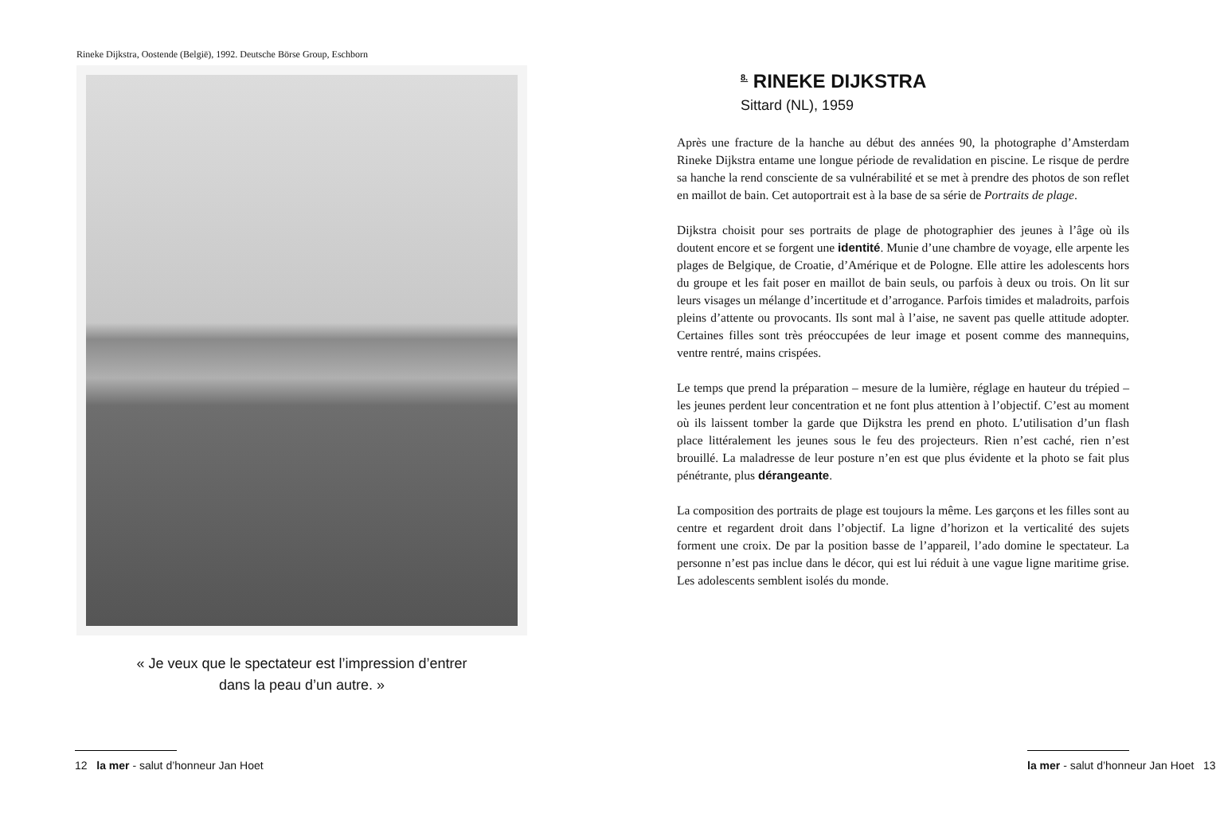Rineke Dijkstra, Oostende (België), 1992. Deutsche Börse Group, Eschborn
« Je veux que le spectateur est l’impression d’entrer
dans la peau d’un autre. »
12 la mer - salut d’honneur Jan Hoet
<sup>8.</sup> RINEKE DIJKSTRA
Sittard (NL), 1959
Après une fracture de la hanche au début des années 90, la photographe d’Amsterdam Rineke Dijkstra entame une longue période de revalidation en piscine. Le risque de perdre sa hanche la rend consciente de sa vulnérabilité et se met à prendre des photos de son reflet en maillot de bain. Cet autoportrait est à la base de sa série de Portraits de plage.
Dijkstra choisit pour ses portraits de plage de photographier des jeunes à l’âge où ils doutent encore et se forgent une identité. Munie d’une chambre de voyage, elle arpente les plages de Belgique, de Croatie, d’Amérique et de Pologne. Elle attire les adolescents hors du groupe et les fait poser en maillot de bain seuls, ou parfois à deux ou trois. On lit sur leurs visages un mélange d’incertitude et d’arrogance. Parfois timides et maladroits, parfois pleins d’attente ou provocants. Ils sont mal à l’aise, ne savent pas quelle attitude adopter. Certaines filles sont très préoccupées de leur image et posent comme des mannequins, ventre rentré, mains crispées.
Le temps que prend la préparation – mesure de la lumière, réglage en hauteur du trépied – les jeunes perdent leur concentration et ne font plus attention à l’objectif. C’est au moment où ils laissent tomber la garde que Dijkstra les prend en photo. L’utilisation d’un flash place littéralement les jeunes sous le feu des projecteurs. Rien n’est caché, rien n’est brouillé. La maladresse de leur posture n’en est que plus évidente et la photo se fait plus pénétrante, plus dérangeante.
La composition des portraits de plage est toujours la même. Les garçons et les filles sont au centre et regardent droit dans l’objectif. La ligne d’horizon et la verticalité des sujets forment une croix. De par la position basse de l’appareil, l’ado domine le spectateur. La personne n’est pas inclue dans le décor, qui est lui réduit à une vague ligne maritime grise. Les adolescents semblent isolés du monde.
la mer - salut d’honneur Jan Hoet 13